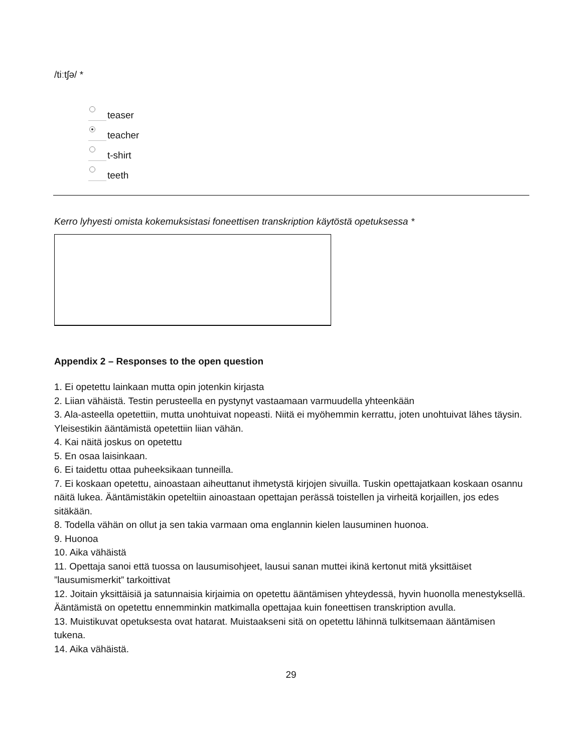/tiːtʃə/ *
teaser
teacher
t-shirt
teeth
Kerro lyhyesti omista kokemuksistasi foneettisen transkription käytöstä opetuksessa *
Appendix 2 – Responses to the open question
1. Ei opetettu lainkaan mutta opin jotenkin kirjasta
2. Liian vähäistä. Testin perusteella en pystynyt vastaamaan varmuudella yhteenkään
3. Ala-asteella opetettiin, mutta unohtuivat nopeasti. Niitä ei myöhemmin kerrattu, joten unohtuivat lähes täysin. Yleisestikin ääntämistä opetettiin liian vähän.
4. Kai näitä joskus on opetettu
5. En osaa laisinkaan.
6. Ei taidettu ottaa puheeksikaan tunneilla.
7. Ei koskaan opetettu, ainoastaan aiheuttanut ihmetystä kirjojen sivuilla. Tuskin opettajatkaan koskaan osannu näitä lukea. Ääntämistäkin opeteltiin ainoastaan opettajan perässä toistellen ja virheitä korjaillen, jos edes sitäkään.
8. Todella vähän on ollut ja sen takia varmaan oma englannin kielen lausuminen huonoa.
9. Huonoa
10. Aika vähäistä
11. Opettaja sanoi että tuossa on lausumisohjeet, lausui sanan muttei ikinä kertonut mitä yksittäiset ”lausumismerkit” tarkoittivat
12. Joitain yksittäisiä ja satunnaisia kirjaimia on opetettu ääntämisen yhteydessä, hyvin huonolla menestyksellä. Ääntämistä on opetettu ennemminkin matkimalla opettajaa kuin foneettisen transkription avulla.
13. Muistikuvat opetuksesta ovat hatarat. Muistaakseni sitä on opetettu lähinnä tulkitsemaan ääntämisen tukena.
14. Aika vähäistä.
29